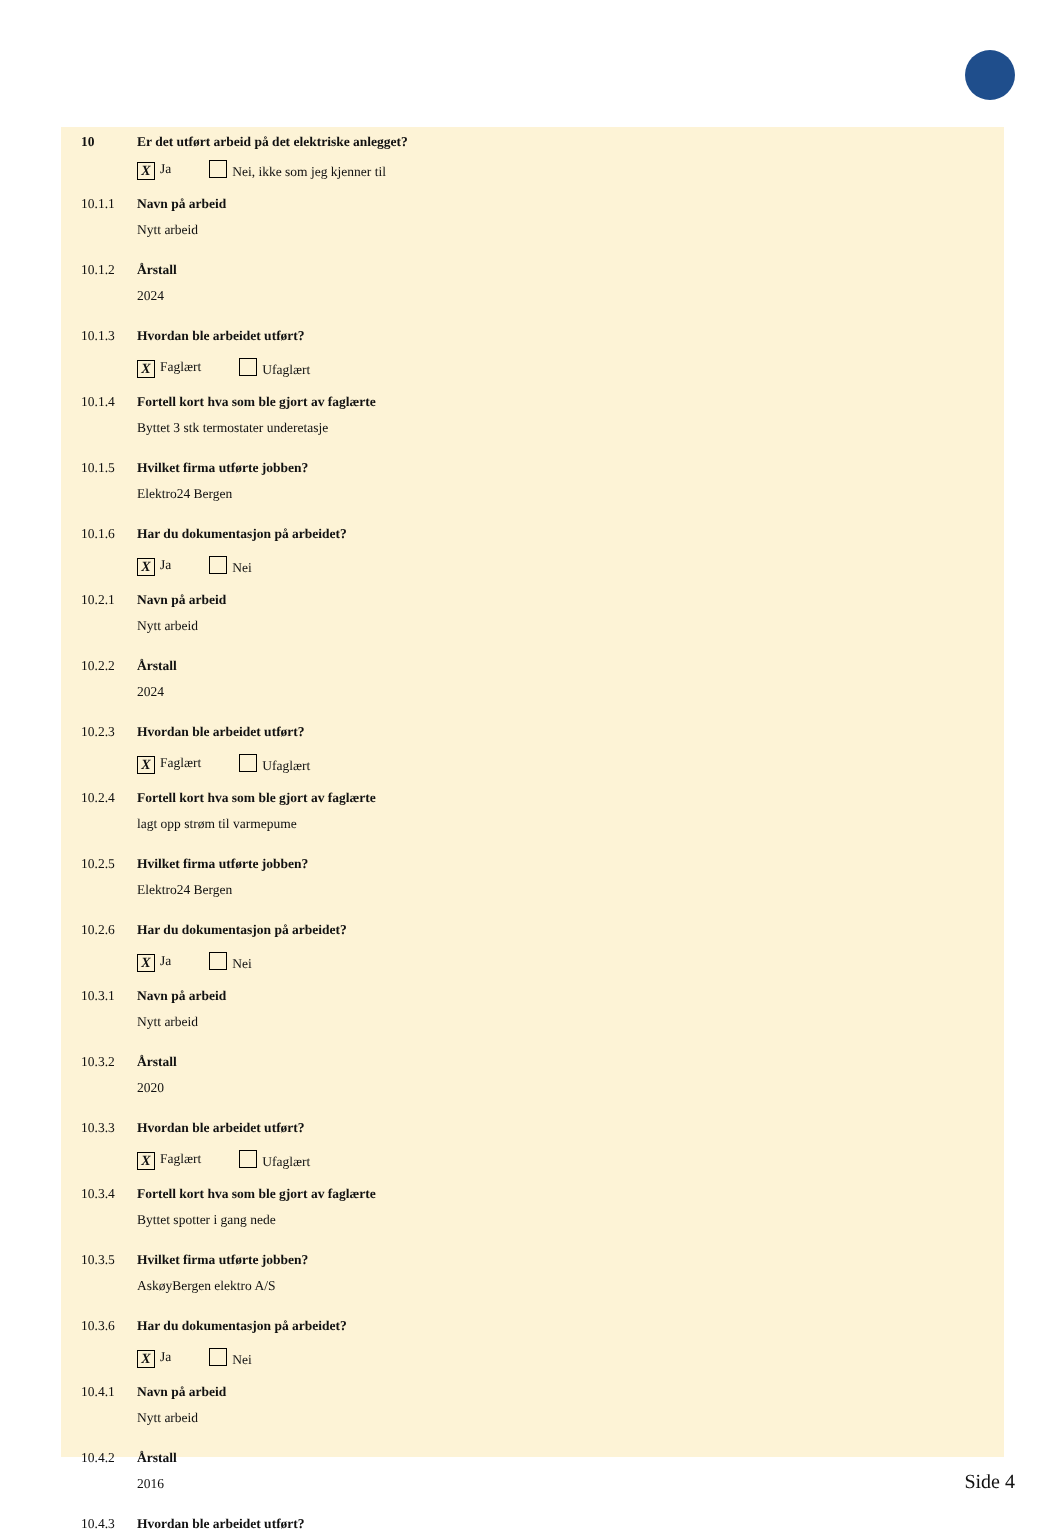10 Er det utført arbeid på det elektriske anlegget?
X Ja Nei, ikke som jeg kjenner til
10.1.1 Navn på arbeid
Nytt arbeid
10.1.2 Årstall
2024
10.1.3 Hvordan ble arbeidet utført?
X Faglært Ufaglært
10.1.4 Fortell kort hva som ble gjort av faglærte
Byttet 3 stk termostater underetasje
10.1.5 Hvilket firma utførte jobben?
Elektro24 Bergen
10.1.6 Har du dokumentasjon på arbeidet?
X Ja Nei
10.2.1 Navn på arbeid
Nytt arbeid
10.2.2 Årstall
2024
10.2.3 Hvordan ble arbeidet utført?
X Faglært Ufaglært
10.2.4 Fortell kort hva som ble gjort av faglærte
lagt opp strøm til varmepume
10.2.5 Hvilket firma utførte jobben?
Elektro24 Bergen
10.2.6 Har du dokumentasjon på arbeidet?
X Ja Nei
10.3.1 Navn på arbeid
Nytt arbeid
10.3.2 Årstall
2020
10.3.3 Hvordan ble arbeidet utført?
X Faglært Ufaglært
10.3.4 Fortell kort hva som ble gjort av faglærte
Byttet spotter i gang nede
10.3.5 Hvilket firma utførte jobben?
AskøyBergen elektro A/S
10.3.6 Har du dokumentasjon på arbeidet?
X Ja Nei
10.4.1 Navn på arbeid
Nytt arbeid
10.4.2 Årstall
2016
10.4.3 Hvordan ble arbeidet utført?
Side 4